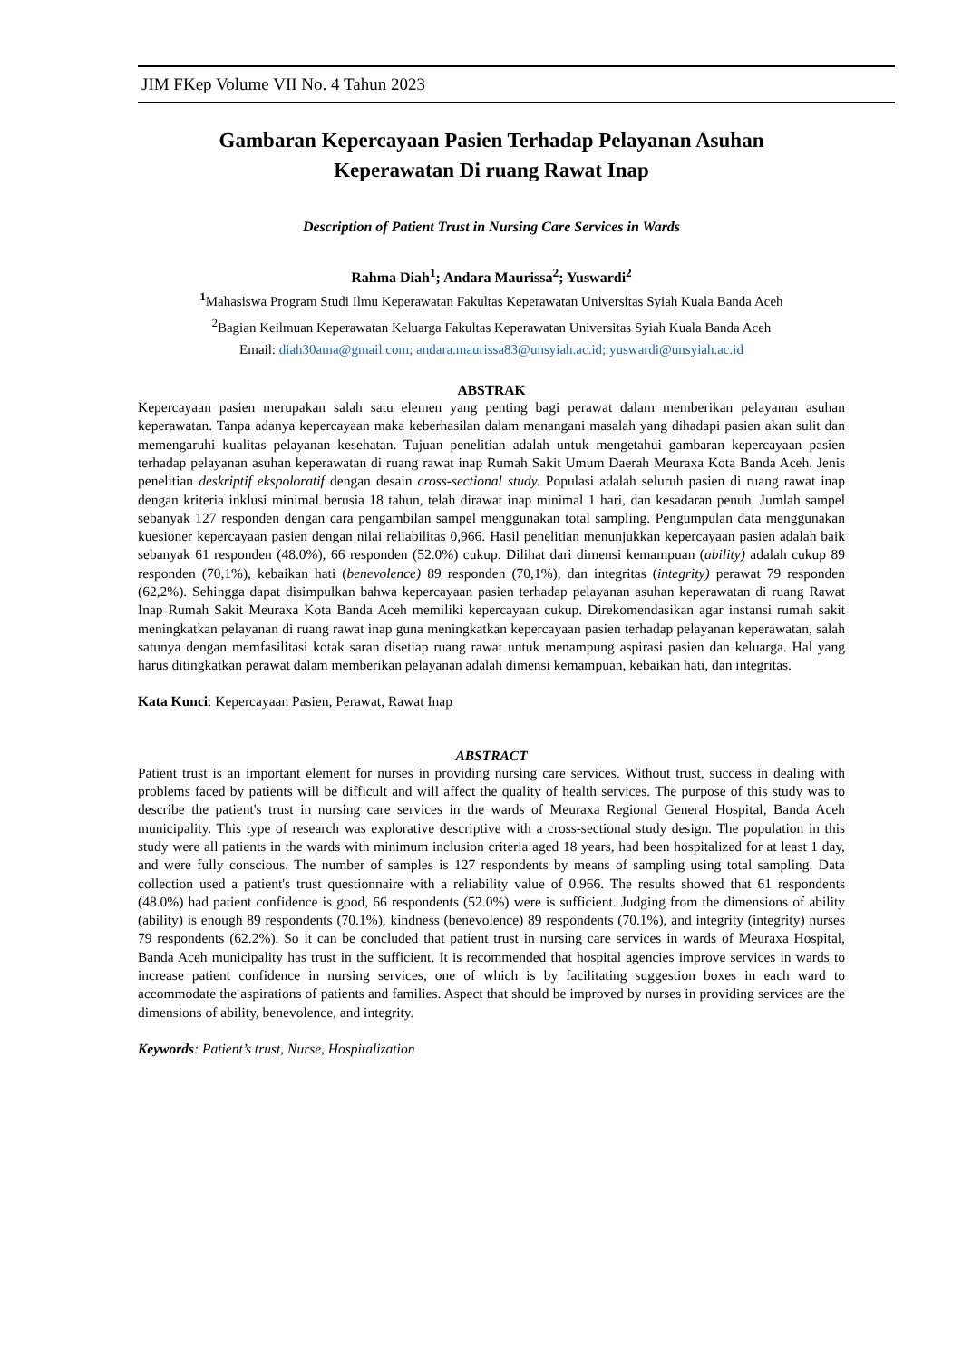JIM FKep Volume VII No. 4 Tahun 2023
Gambaran Kepercayaan Pasien Terhadap Pelayanan Asuhan
Keperawatan Di ruang Rawat Inap
Description of Patient Trust in Nursing Care Services in Wards
Rahma Diah<sup>1</sup>; Andara Maurissa<sup>2</sup>; Yuswardi<sup>2</sup>
<sup>1</sup> Mahasiswa Program Studi Ilmu Keperawatan Fakultas Keperawatan Universitas Syiah Kuala Banda Aceh
<sup>2</sup> Bagian Keilmuan Keperawatan Keluarga Fakultas Keperawatan Universitas Syiah Kuala Banda Aceh
Email: diah30ama@gmail.com; andara.maurissa83@unsyiah.ac.id; yuswardi@unsyiah.ac.id
ABSTRAK
Kepercayaan pasien merupakan salah satu elemen yang penting bagi perawat dalam memberikan pelayanan asuhan keperawatan. Tanpa adanya kepercayaan maka keberhasilan dalam menangani masalah yang dihadapi pasien akan sulit dan memengaruhi kualitas pelayanan kesehatan. Tujuan penelitian adalah untuk mengetahui gambaran kepercayaan pasien terhadap pelayanan asuhan keperawatan di ruang rawat inap Rumah Sakit Umum Daerah Meuraxa Kota Banda Aceh. Jenis penelitian deskriptif ekspoloratif dengan desain cross-sectional study. Populasi adalah seluruh pasien di ruang rawat inap dengan kriteria inklusi minimal berusia 18 tahun, telah dirawat inap minimal 1 hari, dan kesadaran penuh. Jumlah sampel sebanyak 127 responden dengan cara pengambilan sampel menggunakan total sampling. Pengumpulan data menggunakan kuesioner kepercayaan pasien dengan nilai reliabilitas 0,966. Hasil penelitian menunjukkan kepercayaan pasien adalah baik sebanyak 61 responden (48.0%), 66 responden (52.0%) cukup. Dilihat dari dimensi kemampuan (ability) adalah cukup 89 responden (70,1%), kebaikan hati (benevolence) 89 responden (70,1%), dan integritas (integrity) perawat 79 responden (62,2%). Sehingga dapat disimpulkan bahwa kepercayaan pasien terhadap pelayanan asuhan keperawatan di ruang Rawat Inap Rumah Sakit Meuraxa Kota Banda Aceh memiliki kepercayaan cukup. Direkomendasikan agar instansi rumah sakit meningkatkan pelayanan di ruang rawat inap guna meningkatkan kepercayaan pasien terhadap pelayanan keperawatan, salah satunya dengan memfasilitasi kotak saran disetiap ruang rawat untuk menampung aspirasi pasien dan keluarga. Hal yang harus ditingkatkan perawat dalam memberikan pelayanan adalah dimensi kemampuan, kebaikan hati, dan integritas.
Kata Kunci: Kepercayaan Pasien, Perawat, Rawat Inap
ABSTRACT
Patient trust is an important element for nurses in providing nursing care services. Without trust, success in dealing with problems faced by patients will be difficult and will affect the quality of health services. The purpose of this study was to describe the patient's trust in nursing care services in the wards of Meuraxa Regional General Hospital, Banda Aceh municipality. This type of research was explorative descriptive with a cross-sectional study design. The population in this study were all patients in the wards with minimum inclusion criteria aged 18 years, had been hospitalized for at least 1 day, and were fully conscious. The number of samples is 127 respondents by means of sampling using total sampling. Data collection used a patient's trust questionnaire with a reliability value of 0.966. The results showed that 61 respondents (48.0%) had patient confidence is good, 66 respondents (52.0%) were is sufficient. Judging from the dimensions of ability (ability) is enough 89 respondents (70.1%), kindness (benevolence) 89 respondents (70.1%), and integrity (integrity) nurses 79 respondents (62.2%). So it can be concluded that patient trust in nursing care services in wards of Meuraxa Hospital, Banda Aceh municipality has trust in the sufficient. It is recommended that hospital agencies improve services in wards to increase patient confidence in nursing services, one of which is by facilitating suggestion boxes in each ward to accommodate the aspirations of patients and families. Aspect that should be improved by nurses in providing services are the dimensions of ability, benevolence, and integrity.
Keywords: Patient’s trust, Nurse, Hospitalization